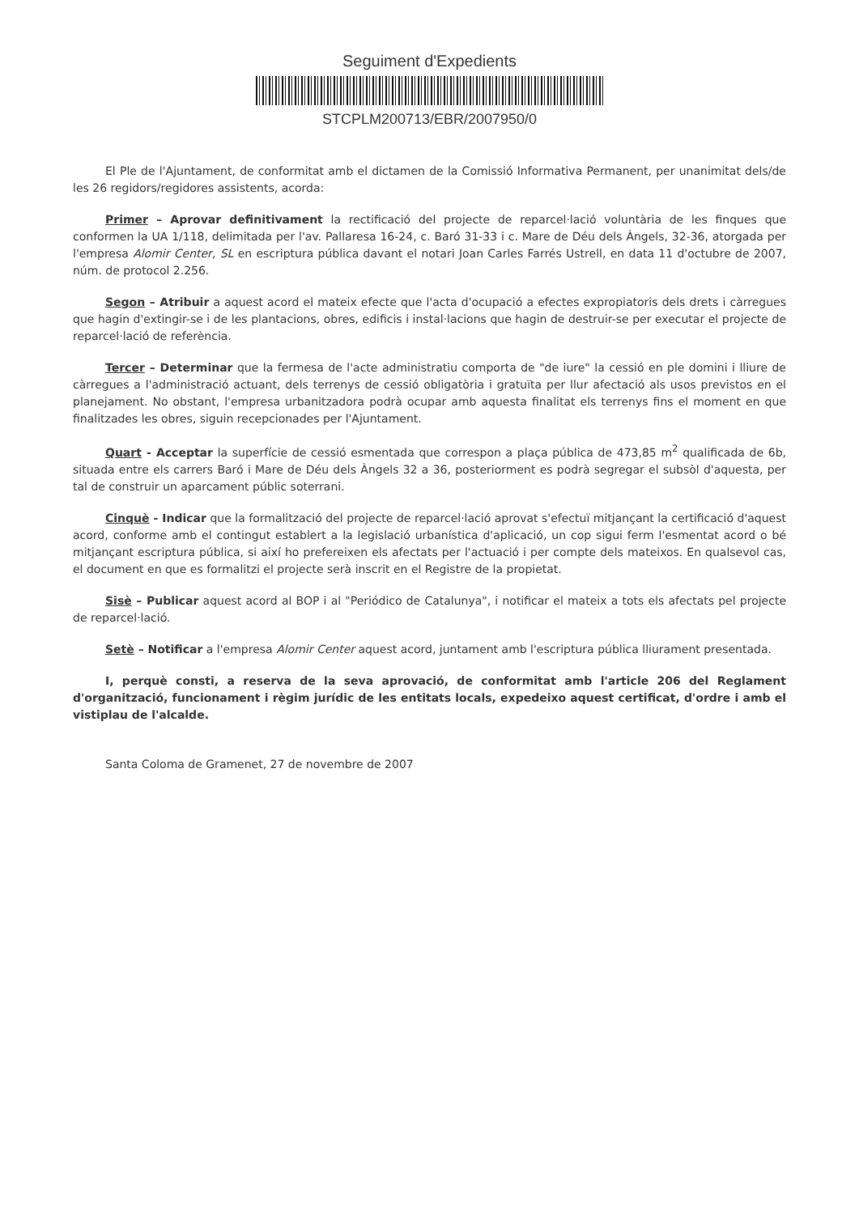Seguiment d'Expedients
STCPLM200713/EBR/2007950/0
El Ple de l'Ajuntament, de conformitat amb el dictamen de la Comissió Informativa Permanent, per unanimitat dels/de les 26 regidors/regidores assistents, acorda:
Primer – Aprovar definitivament la rectificació del projecte de reparcel·lació voluntària de les finques que conformen la UA 1/118, delimitada per l'av. Pallaresa 16-24, c. Baró 31-33 i c. Mare de Déu dels Àngels, 32-36, atorgada per l'empresa Alomir Center, SL en escriptura pública davant el notari Joan Carles Farrés Ustrell, en data 11 d'octubre de 2007, núm. de protocol 2.256.
Segon – Atribuir a aquest acord el mateix efecte que l'acta d'ocupació a efectes expropiatoris dels drets i càrregues que hagin d'extingir-se i de les plantacions, obres, edificis i instal·lacions que hagin de destruir-se per executar el projecte de reparcel·lació de referència.
Tercer – Determinar que la fermesa de l'acte administratiu comporta de "de iure" la cessió en ple domini i lliure de càrregues a l'administració actuant, dels terrenys de cessió obligatòria i gratuïta per llur afectació als usos previstos en el planejament. No obstant, l'empresa urbanitzadora podrà ocupar amb aquesta finalitat els terrenys fins el moment en que finalitzades les obres, siguin recepcionades per l'Ajuntament.
Quart - Acceptar la superfície de cessió esmentada que correspon a plaça pública de 473,85 m<sup>2</sup> qualificada de 6b, situada entre els carrers Baró i Mare de Déu dels Àngels 32 a 36, posteriorment es podrà segregar el subsòl d'aquesta, per tal de construir un aparcament públic soterrani.
Cinquè - Indicar que la formalització del projecte de reparcel·lació aprovat s'efectuï mitjançant la certificació d'aquest acord, conforme amb el contingut establert a la legislació urbanística d'aplicació, un cop sigui ferm l'esmentat acord o bé mitjançant escriptura pública, si així ho prefereixen els afectats per l'actuació i per compte dels mateixos. En qualsevol cas, el document en que es formalitzi el projecte serà inscrit en el Registre de la propietat.
Sisè – Publicar aquest acord al BOP i al "Periódico de Catalunya", i notificar el mateix a tots els afectats pel projecte de reparcel·lació.
Setè – Notificar a l'empresa Alomir Center aquest acord, juntament amb l'escriptura pública lliurament presentada.
I, perquè consti, a reserva de la seva aprovació, de conformitat amb l'article 206 del Reglament d'organització, funcionament i règim jurídic de les entitats locals, expedeixo aquest certificat, d'ordre i amb el vistiplau de l'alcalde.
Santa Coloma de Gramenet, 27 de novembre de 2007